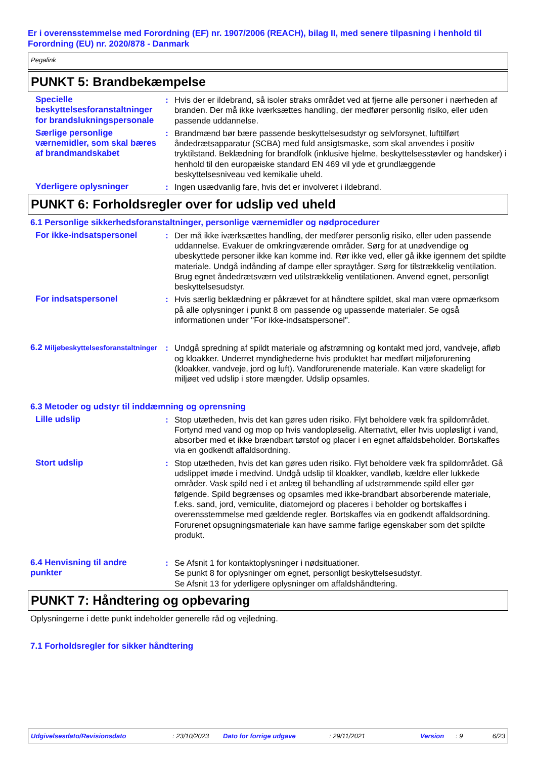Er i overensstemmelse med Forordning (EF) nr. 1907/2006 (REACH), bilag II, med senere tilpasning i henhold til Forordning (EU) nr. 2020/878 - Danmark
Pegalink
PUNKT 5: Brandbekæmpelse
Specielle beskyttelsesforanstaltninger for brandslukningspersonale
: Hvis der er ildebrand, så isoler straks området ved at fjerne alle personer i nærheden af branden. Der må ikke iværksættes handling, der medfører personlig risiko, eller uden passende uddannelse.
Særlige personlige værnemidler, som skal bæres af brandmandskabet
: Brandmænd bør bære passende beskyttelsesudstyr og selvforsynet, lufttilført åndedrætsapparatur (SCBA) med fuld ansigtsmaske, som skal anvendes i positiv tryktilstand. Beklædning for brandfolk (inklusive hjelme, beskyttelsesstøvler og handsker) i henhold til den europæiske standard EN 469 vil yde et grundlæggende beskyttelsesniveau ved kemikalie uheld.
Yderligere oplysninger : Ingen usædvanlig fare, hvis det er involveret i ildebrand.
PUNKT 6: Forholdsregler over for udslip ved uheld
6.1 Personlige sikkerhedsforanstaltninger, personlige værnemidler og nødprocedurer
For ikke-indsatspersonel : Der må ikke iværksættes handling, der medfører personlig risiko, eller uden passende uddannelse. Evakuer de omkringværende områder. Sørg for at unødvendige og ubeskyttede personer ikke kan komme ind. Rør ikke ved, eller gå ikke igennem det spildte materiale. Undgå indånding af dampe eller spraytåger. Sørg for tilstrækkelig ventilation. Brug egnet åndedrætsværn ved utilstrækkelig ventilationen. Anvend egnet, personligt beskyttelsesudstyr.
For indsatspersonel : Hvis særlig beklædning er påkrævet for at håndtere spildet, skal man være opmærksom på alle oplysninger i punkt 8 om passende og upassende materialer. Se også informationen under "For ikke-indsatspersonel".
6.2 Miljøbeskyttelsesforanstaltninger
: Undgå spredning af spildt materiale og afstrømning og kontakt med jord, vandveje, afløb og kloakker. Underret myndighederne hvis produktet har medført miljøforurening (kloakker, vandveje, jord og luft). Vandforurenende materiale. Kan være skadeligt for miljøet ved udslip i store mængder. Udslip opsamles.
6.3 Metoder og udstyr til inddæmning og oprensning
Lille udslip : Stop utætheden, hvis det kan gøres uden risiko. Flyt beholdere væk fra spildområdet. Fortynd med vand og mop op hvis vandopløselig. Alternativt, eller hvis uopløsligt i vand, absorber med et ikke brændbart tørstof og placer i en egnet affaldsbeholder. Bortskaffes via en godkendt affaldsordning.
Stort udslip : Stop utætheden, hvis det kan gøres uden risiko. Flyt beholdere væk fra spildområdet. Gå udslippet imøde i medvind. Undgå udslip til kloakker, vandløb, kældre eller lukkede områder. Vask spild ned i et anlæg til behandling af udstrømmende spild eller gør følgende. Spild begrænses og opsamles med ikke-brandbart absorberende materiale, f.eks. sand, jord, vemiculite, diatomejord og placeres i beholder og bortskaffes i overensstemmelse med gældende regler. Bortskaffes via en godkendt affaldsordning. Forurenet opsugningsmateriale kan have samme farlige egenskaber som det spildte produkt.
6.4 Henvisning til andre punkter
: Se Afsnit 1 for kontaktoplysninger i nødsituationer.
Se punkt 8 for oplysninger om egnet, personligt beskyttelsesudstyr.
Se Afsnit 13 for yderligere oplysninger om affaldshåndtering.
PUNKT 7: Håndtering og opbevaring
Oplysningerne i dette punkt indeholder generelle råd og vejledning.
7.1 Forholdsregler for sikker håndtering
Udgivelsesdato/Revisionsdato: 23/10/2023 Dato for forrige udgave: 29/11/2021 Version: 9 6/23